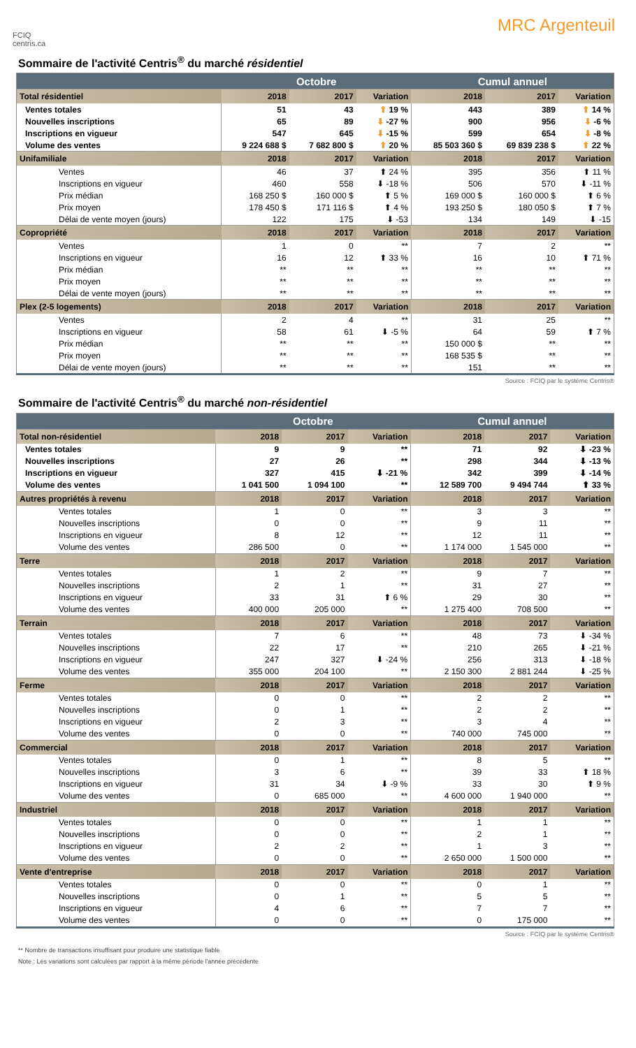FCIQ
centris.ca
MRC Argenteuil
Sommaire de l'activité Centris<sup>®</sup> du marché résidentiel
| | Octobre | | | Cumul annuel | | |
| --- | --- | --- | --- | --- | --- | --- |
| Total résidentiel | 2018 | 2017 | Variation | 2018 | 2017 | Variation |
| Ventes totales | 51 | 43 | ⬆ 19 % | 443 | 389 | ⬆ 14 % |
| Nouvelles inscriptions | 65 | 89 | ⬇ -27 % | 900 | 956 | ⬇ -6 % |
| Inscriptions en vigueur | 547 | 645 | ⬇ -15 % | 599 | 654 | ⬇ -8 % |
| Volume des ventes | 9 224 688 $ | 7 682 800 $ | ⬆ 20 % | 85 503 360 $ | 69 839 238 $ | ⬆ 22 % |
| Unifamiliale | 2018 | 2017 | Variation | 2018 | 2017 | Variation |
| Ventes | 46 | 37 | ⬆ 24 % | 395 | 356 | ⬆ 11 % |
| Inscriptions en vigueur | 460 | 558 | ⬇ -18 % | 506 | 570 | ⬇ -11 % |
| Prix médian | 168 250 $ | 160 000 $ | ⬆ 5 % | 169 000 $ | 160 000 $ | ⬆ 6 % |
| Prix moyen | 178 450 $ | 171 116 $ | ⬆ 4 % | 193 250 $ | 180 050 $ | ⬆ 7 % |
| Délai de vente moyen (jours) | 122 | 175 | ⬇ -53 | 134 | 149 | ⬇ -15 |
| Copropriété | 2018 | 2017 | Variation | 2018 | 2017 | Variation |
| Ventes | 1 | 0 | ** | 7 | 2 | ** |
| Inscriptions en vigueur | 16 | 12 | ⬆ 33 % | 16 | 10 | ⬆ 71 % |
| Prix médian | ** | ** | ** | ** | ** | ** |
| Prix moyen | ** | ** | ** | ** | ** | ** |
| Délai de vente moyen (jours) | ** | ** | ** | ** | ** | ** |
| Plex (2-5 logements) | 2018 | 2017 | Variation | 2018 | 2017 | Variation |
| Ventes | 2 | 4 | ** | 31 | 25 | ** |
| Inscriptions en vigueur | 58 | 61 | ⬇ -5 % | 64 | 59 | ⬆ 7 % |
| Prix médian | ** | ** | ** | 150 000 $ | ** | ** |
| Prix moyen | ** | ** | ** | 168 535 $ | ** | ** |
| Délai de vente moyen (jours) | ** | ** | ** | 151 | ** | ** |
Source : FCIQ par le système Centris®
Sommaire de l'activité Centris<sup>®</sup> du marché non-résidentiel
| | Octobre | | | Cumul annuel | | |
| --- | --- | --- | --- | --- | --- | --- |
| Total non-résidentiel | 2018 | 2017 | Variation | 2018 | 2017 | Variation |
| Ventes totales | 9 | 9 | ** | 71 | 92 | ⬇ -23 % |
| Nouvelles inscriptions | 27 | 26 | ** | 298 | 344 | ⬇ -13 % |
| Inscriptions en vigueur | 327 | 415 | ⬇ -21 % | 342 | 399 | ⬇ -14 % |
| Volume des ventes | 1 041 500 | 1 094 100 | ** | 12 589 700 | 9 494 744 | ⬆ 33 % |
| Autres propriétés à revenu | 2018 | 2017 | Variation | 2018 | 2017 | Variation |
| Ventes totales | 1 | 0 | ** | 3 | 3 | ** |
| Nouvelles inscriptions | 0 | 0 | ** | 9 | 11 | ** |
| Inscriptions en vigueur | 8 | 12 | ** | 12 | 11 | ** |
| Volume des ventes | 286 500 | 0 | ** | 1 174 000 | 1 545 000 | ** |
| Terre | 2018 | 2017 | Variation | 2018 | 2017 | Variation |
| Ventes totales | 1 | 2 | ** | 9 | 7 | ** |
| Nouvelles inscriptions | 2 | 1 | ** | 31 | 27 | ** |
| Inscriptions en vigueur | 33 | 31 | ⬆ 6 % | 29 | 30 | ** |
| Volume des ventes | 400 000 | 205 000 | ** | 1 275 400 | 708 500 | ** |
| Terrain | 2018 | 2017 | Variation | 2018 | 2017 | Variation |
| Ventes totales | 7 | 6 | ** | 48 | 73 | ⬇ -34 % |
| Nouvelles inscriptions | 22 | 17 | ** | 210 | 265 | ⬇ -21 % |
| Inscriptions en vigueur | 247 | 327 | ⬇ -24 % | 256 | 313 | ⬇ -18 % |
| Volume des ventes | 355 000 | 204 100 | ** | 2 150 300 | 2 881 244 | ⬇ -25 % |
| Ferme | 2018 | 2017 | Variation | 2018 | 2017 | Variation |
| Ventes totales | 0 | 0 | ** | 2 | 2 | ** |
| Nouvelles inscriptions | 0 | 1 | ** | 2 | 2 | ** |
| Inscriptions en vigueur | 2 | 3 | ** | 3 | 4 | ** |
| Volume des ventes | 0 | 0 | ** | 740 000 | 745 000 | ** |
| Commercial | 2018 | 2017 | Variation | 2018 | 2017 | Variation |
| Ventes totales | 0 | 1 | ** | 8 | 5 | ** |
| Nouvelles inscriptions | 3 | 6 | ** | 39 | 33 | ⬆ 18 % |
| Inscriptions en vigueur | 31 | 34 | ⬇ -9 % | 33 | 30 | ⬆ 9 % |
| Volume des ventes | 0 | 685 000 | ** | 4 600 000 | 1 940 000 | ** |
| Industriel | 2018 | 2017 | Variation | 2018 | 2017 | Variation |
| Ventes totales | 0 | 0 | ** | 1 | 1 | ** |
| Nouvelles inscriptions | 0 | 0 | ** | 2 | 1 | ** |
| Inscriptions en vigueur | 2 | 2 | ** | 1 | 3 | ** |
| Volume des ventes | 0 | 0 | ** | 2 650 000 | 1 500 000 | ** |
| Vente d'entreprise | 2018 | 2017 | Variation | 2018 | 2017 | Variation |
| Ventes totales | 0 | 0 | ** | 0 | 1 | ** |
| Nouvelles inscriptions | 0 | 1 | ** | 5 | 5 | ** |
| Inscriptions en vigueur | 4 | 6 | ** | 7 | 7 | ** |
| Volume des ventes | 0 | 0 | ** | 0 | 175 000 | ** |
Source : FCIQ par le système Centris®
** Nombre de transactions insuffisant pour produire une statistique fiable
Note : Les variations sont calculées par rapport à la même période l'année précédente